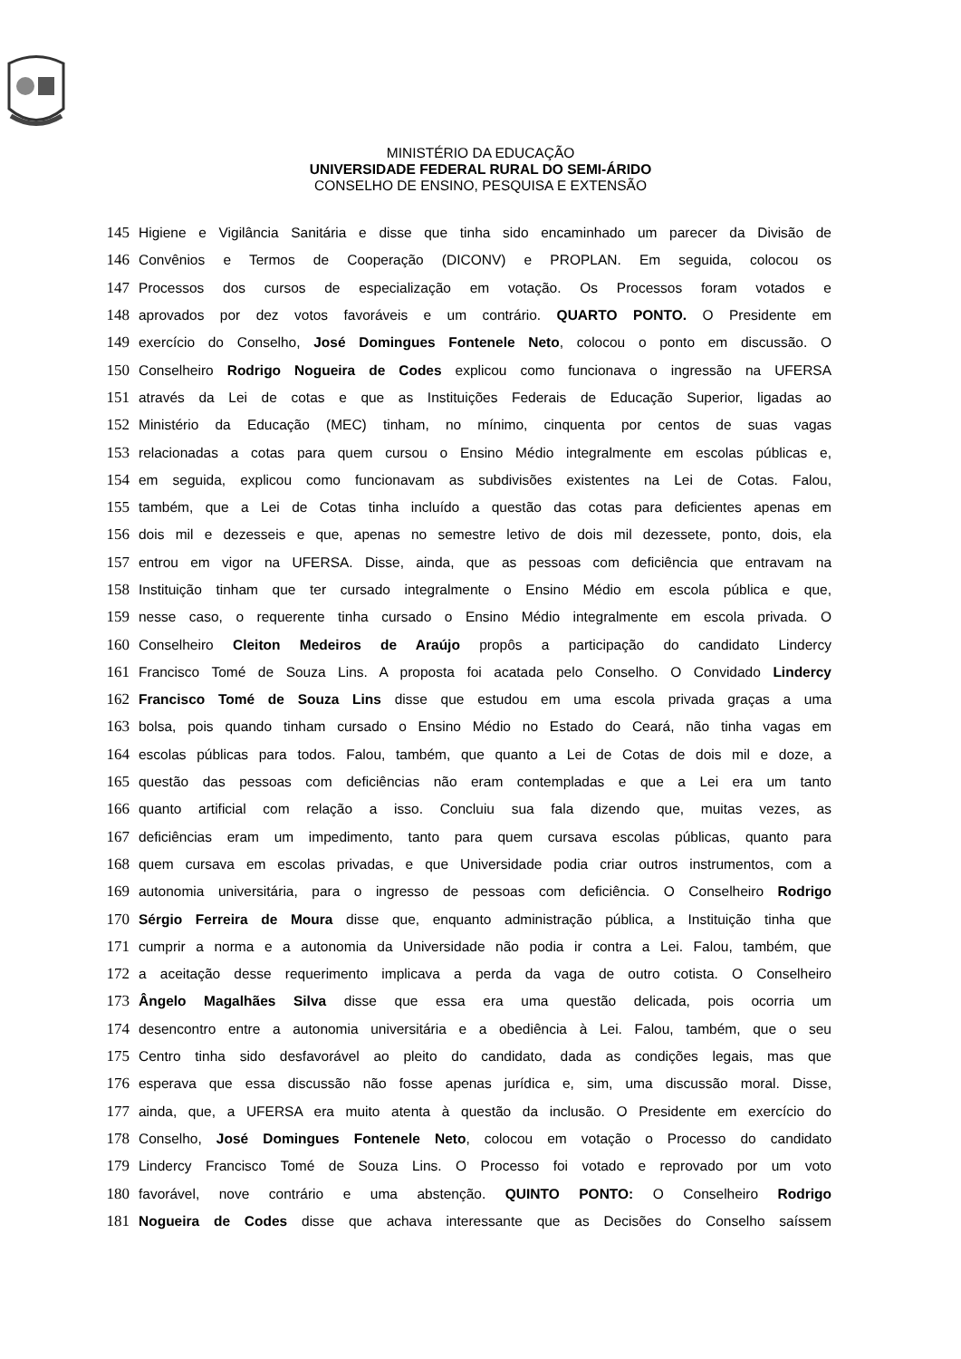MINISTÉRIO DA EDUCAÇÃO
UNIVERSIDADE FEDERAL RURAL DO SEMI-ÁRIDO
CONSELHO DE ENSINO, PESQUISA E EXTENSÃO
145 Higiene e Vigilância Sanitária e disse que tinha sido encaminhado um parecer da Divisão de
146 Convênios e Termos de Cooperação (DICONV) e PROPLAN. Em seguida, colocou os
147 Processos dos cursos de especialização em votação. Os Processos foram votados e
148 aprovados por dez votos favoráveis e um contrário. QUARTO PONTO. O Presidente em
149 exercício do Conselho, José Domingues Fontenele Neto, colocou o ponto em discussão. O
150 Conselheiro Rodrigo Nogueira de Codes explicou como funcionava o ingressão na UFERSA
151 através da Lei de cotas e que as Instituições Federais de Educação Superior, ligadas ao
152 Ministério da Educação (MEC) tinham, no mínimo, cinquenta por centos de suas vagas
153 relacionadas a cotas para quem cursou o Ensino Médio integralmente em escolas públicas e,
154 em seguida, explicou como funcionavam as subdivisões existentes na Lei de Cotas. Falou,
155 também, que a Lei de Cotas tinha incluído a questão das cotas para deficientes apenas em
156 dois mil e dezesseis e que, apenas no semestre letivo de dois mil dezessete, ponto, dois, ela
157 entrou em vigor na UFERSA. Disse, ainda, que as pessoas com deficiência que entravam na
158 Instituição tinham que ter cursado integralmente o Ensino Médio em escola pública e que,
159 nesse caso, o requerente tinha cursado o Ensino Médio integralmente em escola privada. O
160 Conselheiro Cleiton Medeiros de Araújo propôs a participação do candidato Lindercy
161 Francisco Tomé de Souza Lins. A proposta foi acatada pelo Conselho. O Convidado Lindercy
162 Francisco Tomé de Souza Lins disse que estudou em uma escola privada graças a uma
163 bolsa, pois quando tinham cursado o Ensino Médio no Estado do Ceará, não tinha vagas em
164 escolas públicas para todos. Falou, também, que quanto a Lei de Cotas de dois mil e doze, a
165 questão das pessoas com deficiências não eram contempladas e que a Lei era um tanto
166 quanto artificial com relação a isso. Concluiu sua fala dizendo que, muitas vezes, as
167 deficiências eram um impedimento, tanto para quem cursava escolas públicas, quanto para
168 quem cursava em escolas privadas, e que Universidade podia criar outros instrumentos, com a
169 autonomia universitária, para o ingresso de pessoas com deficiência. O Conselheiro Rodrigo
170 Sérgio Ferreira de Moura disse que, enquanto administração pública, a Instituição tinha que
171 cumprir a norma e a autonomia da Universidade não podia ir contra a Lei. Falou, também, que
172 a aceitação desse requerimento implicava a perda da vaga de outro cotista. O Conselheiro
173 Ângelo Magalhães Silva disse que essa era uma questão delicada, pois ocorria um
174 desencontro entre a autonomia universitária e a obediência à Lei. Falou, também, que o seu
175 Centro tinha sido desfavorável ao pleito do candidato, dada as condições legais, mas que
176 esperava que essa discussão não fosse apenas jurídica e, sim, uma discussão moral. Disse,
177 ainda, que, a UFERSA era muito atenta à questão da inclusão. O Presidente em exercício do
178 Conselho, José Domingues Fontenele Neto, colocou em votação o Processo do candidato
179 Lindercy Francisco Tomé de Souza Lins. O Processo foi votado e reprovado por um voto
180 favorável, nove contrário e uma abstenção. QUINTO PONTO: O Conselheiro Rodrigo
181 Nogueira de Codes disse que achava interessante que as Decisões do Conselho saíssem